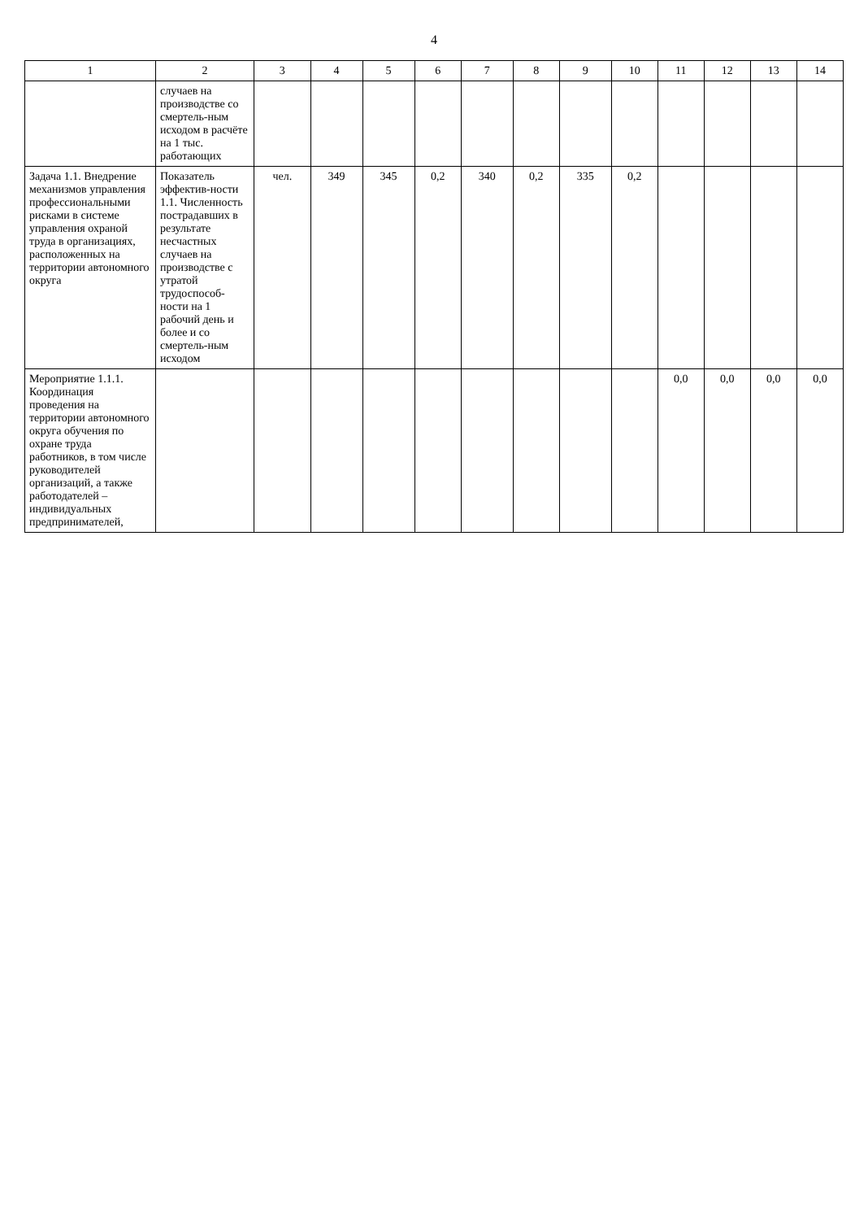4
| 1 | 2 | 3 | 4 | 5 | 6 | 7 | 8 | 9 | 10 | 11 | 12 | 13 | 14 |
| --- | --- | --- | --- | --- | --- | --- | --- | --- | --- | --- | --- | --- | --- |
| | случаев на производстве со смертель-ным исходом в расчёте на 1 тыс. работающих | | | | | | | | | | | | |
| Задача 1.1. Внедрение механизмов управления профессиональными рисками в системе управления охраной труда в организациях, расположенных на территории автономного округа | Показатель эффектив-ности 1.1. Численность пострадавших в результате несчастных случаев на производстве с утратой трудоспособ-ности на 1 рабочий день и более и со смертель-ным исходом | чел. | 349 | 345 | 0,2 | 340 | 0,2 | 335 | 0,2 | | | | |
| Мероприятие 1.1.1. Координация проведения на территории автономного округа обучения по охране труда работников, в том числе руководителей организаций, а также работодателей – индивидуальных предпринимателей, | | | | | | | | | | 0,0 | 0,0 | 0,0 | 0,0 |